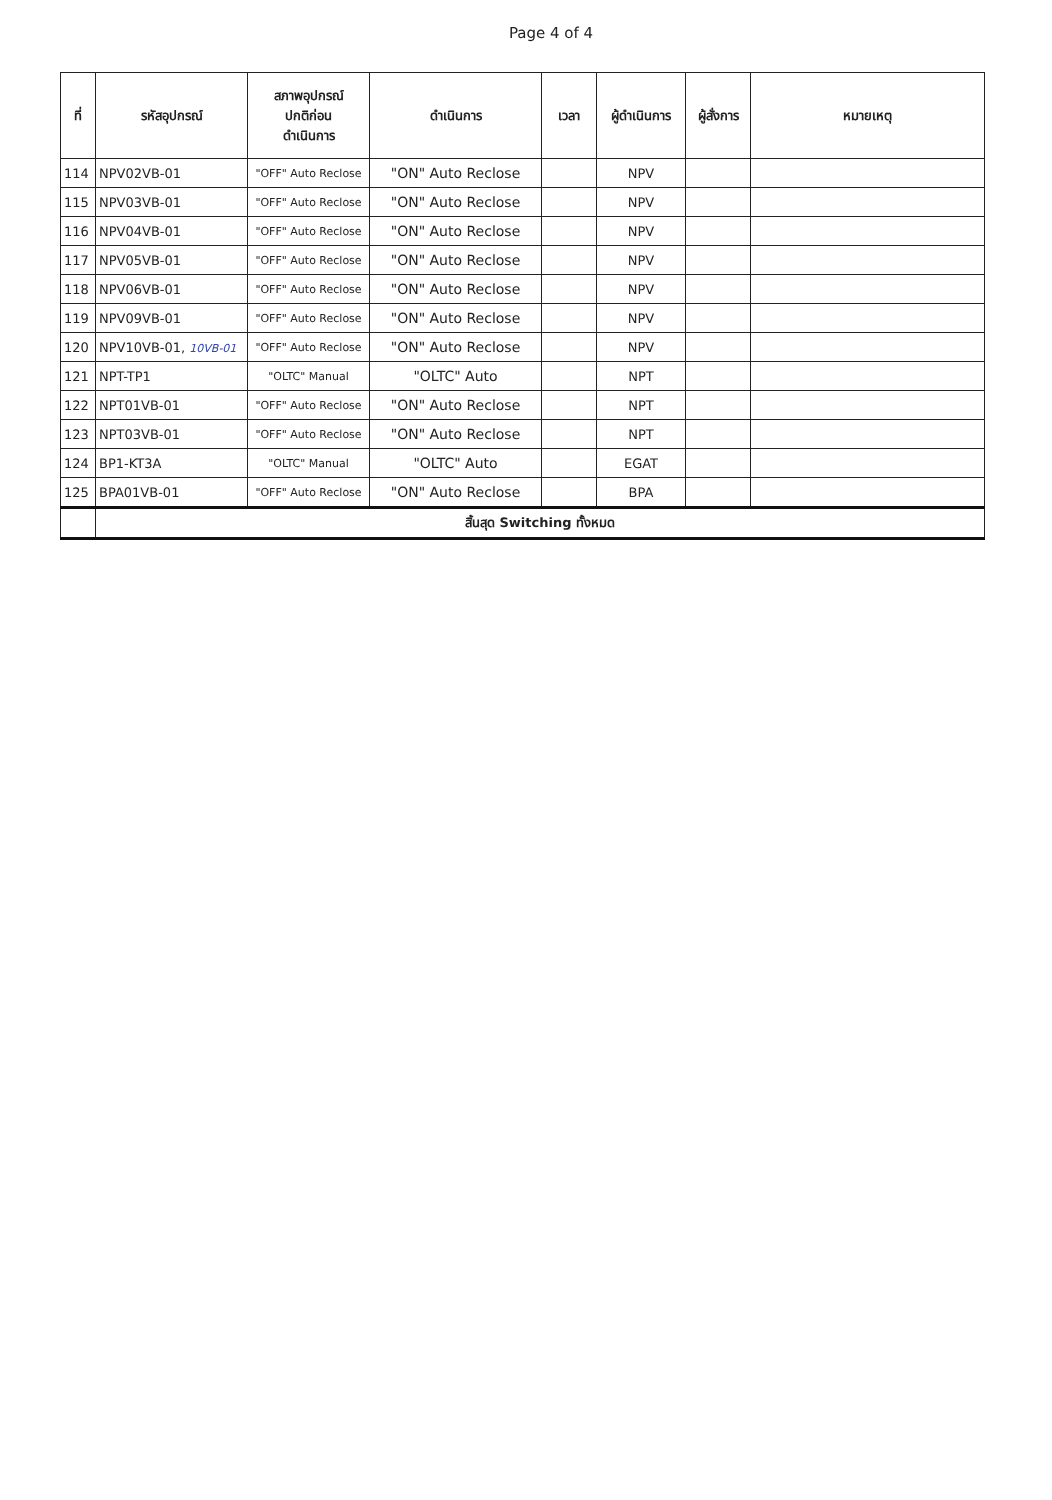Page 4 of 4
| ที่ | รหัสอุปกรณ์ | สภาพอุปกรณ์ ปกติก่อน ดำเนินการ | ดำเนินการ | เวลา | ผู้ดำเนินการ | ผู้สั่งการ | หมายเหตุ |
| --- | --- | --- | --- | --- | --- | --- | --- |
| 114 | NPV02VB-01 | "OFF" Auto Reclose | "ON" Auto Reclose | | NPV | | |
| 115 | NPV03VB-01 | "OFF" Auto Reclose | "ON" Auto Reclose | | NPV | | |
| 116 | NPV04VB-01 | "OFF" Auto Reclose | "ON" Auto Reclose | | NPV | | |
| 117 | NPV05VB-01 | "OFF" Auto Reclose | "ON" Auto Reclose | | NPV | | |
| 118 | NPV06VB-01 | "OFF" Auto Reclose | "ON" Auto Reclose | | NPV | | |
| 119 | NPV09VB-01 | "OFF" Auto Reclose | "ON" Auto Reclose | | NPV | | |
| 120 | NPV10VB-01, 10VB-01 | "OFF" Auto Reclose | "ON" Auto Reclose | | NPV | | |
| 121 | NPT-TP1 | "OLTC" Manual | "OLTC" Auto | | NPT | | |
| 122 | NPT01VB-01 | "OFF" Auto Reclose | "ON" Auto Reclose | | NPT | | |
| 123 | NPT03VB-01 | "OFF" Auto Reclose | "ON" Auto Reclose | | NPT | | |
| 124 | BP1-KT3A | "OLTC" Manual | "OLTC" Auto | | EGAT | | |
| 125 | BPA01VB-01 | "OFF" Auto Reclose | "ON" Auto Reclose | | BPA | | |
| | สิ้นสุด Switching ทั้งหมด | | | | | | |